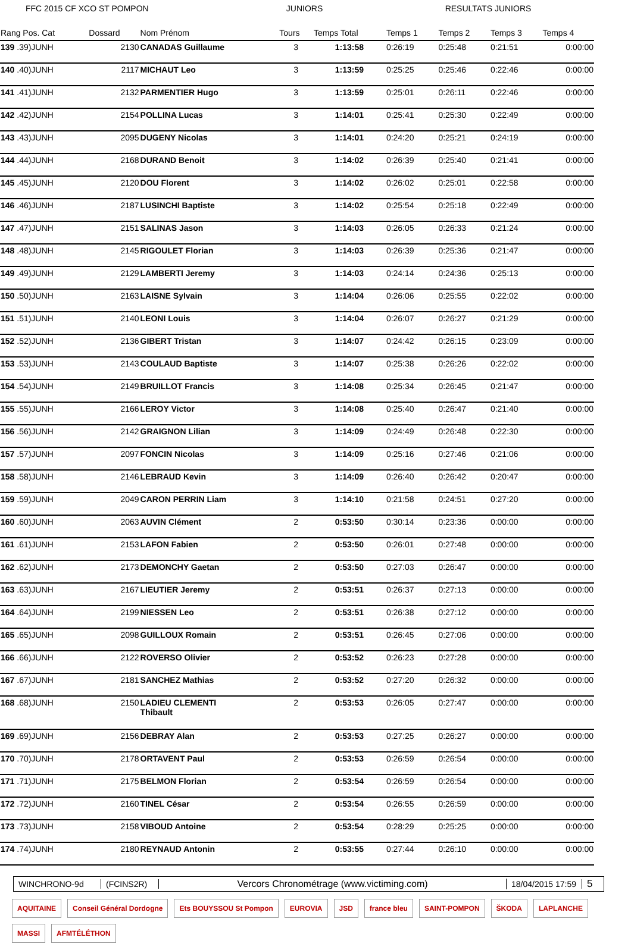FFC 2015 CF XCO ST POMPON JUNIORS RESULTATS JUNIORS
| Rang Pos. Cat | Dossard | Nom Prénom | Tours | Temps Total | Temps 1 | Temps 2 | Temps 3 | Temps 4 |
| --- | --- | --- | --- | --- | --- | --- | --- | --- |
| 139 .39)JUNH | 2130 | CANADAS Guillaume | 3 | 1:13:58 | 0:26:19 | 0:25:48 | 0:21:51 | 0:00:00 |
| 140 .40)JUNH | 2117 | MICHAUT Leo | 3 | 1:13:59 | 0:25:25 | 0:25:46 | 0:22:46 | 0:00:00 |
| 141 .41)JUNH | 2132 | PARMENTIER Hugo | 3 | 1:13:59 | 0:25:01 | 0:26:11 | 0:22:46 | 0:00:00 |
| 142 .42)JUNH | 2154 | POLLINA Lucas | 3 | 1:14:01 | 0:25:41 | 0:25:30 | 0:22:49 | 0:00:00 |
| 143 .43)JUNH | 2095 | DUGENY Nicolas | 3 | 1:14:01 | 0:24:20 | 0:25:21 | 0:24:19 | 0:00:00 |
| 144 .44)JUNH | 2168 | DURAND Benoit | 3 | 1:14:02 | 0:26:39 | 0:25:40 | 0:21:41 | 0:00:00 |
| 145 .45)JUNH | 2120 | DOU Florent | 3 | 1:14:02 | 0:26:02 | 0:25:01 | 0:22:58 | 0:00:00 |
| 146 .46)JUNH | 2187 | LUSINCHI Baptiste | 3 | 1:14:02 | 0:25:54 | 0:25:18 | 0:22:49 | 0:00:00 |
| 147 .47)JUNH | 2151 | SALINAS Jason | 3 | 1:14:03 | 0:26:05 | 0:26:33 | 0:21:24 | 0:00:00 |
| 148 .48)JUNH | 2145 | RIGOULET Florian | 3 | 1:14:03 | 0:26:39 | 0:25:36 | 0:21:47 | 0:00:00 |
| 149 .49)JUNH | 2129 | LAMBERTI Jeremy | 3 | 1:14:03 | 0:24:14 | 0:24:36 | 0:25:13 | 0:00:00 |
| 150 .50)JUNH | 2163 | LAISNE Sylvain | 3 | 1:14:04 | 0:26:06 | 0:25:55 | 0:22:02 | 0:00:00 |
| 151 .51)JUNH | 2140 | LEONI Louis | 3 | 1:14:04 | 0:26:07 | 0:26:27 | 0:21:29 | 0:00:00 |
| 152 .52)JUNH | 2136 | GIBERT Tristan | 3 | 1:14:07 | 0:24:42 | 0:26:15 | 0:23:09 | 0:00:00 |
| 153 .53)JUNH | 2143 | COULAUD Baptiste | 3 | 1:14:07 | 0:25:38 | 0:26:26 | 0:22:02 | 0:00:00 |
| 154 .54)JUNH | 2149 | BRUILLOT Francis | 3 | 1:14:08 | 0:25:34 | 0:26:45 | 0:21:47 | 0:00:00 |
| 155 .55)JUNH | 2166 | LEROY Victor | 3 | 1:14:08 | 0:25:40 | 0:26:47 | 0:21:40 | 0:00:00 |
| 156 .56)JUNH | 2142 | GRAIGNON Lilian | 3 | 1:14:09 | 0:24:49 | 0:26:48 | 0:22:30 | 0:00:00 |
| 157 .57)JUNH | 2097 | FONCIN Nicolas | 3 | 1:14:09 | 0:25:16 | 0:27:46 | 0:21:06 | 0:00:00 |
| 158 .58)JUNH | 2146 | LEBRAUD Kevin | 3 | 1:14:09 | 0:26:40 | 0:26:42 | 0:20:47 | 0:00:00 |
| 159 .59)JUNH | 2049 | CARON PERRIN Liam | 3 | 1:14:10 | 0:21:58 | 0:24:51 | 0:27:20 | 0:00:00 |
| 160 .60)JUNH | 2063 | AUVIN Clément | 2 | 0:53:50 | 0:30:14 | 0:23:36 | 0:00:00 | 0:00:00 |
| 161 .61)JUNH | 2153 | LAFON Fabien | 2 | 0:53:50 | 0:26:01 | 0:27:48 | 0:00:00 | 0:00:00 |
| 162 .62)JUNH | 2173 | DEMONCHY Gaetan | 2 | 0:53:50 | 0:27:03 | 0:26:47 | 0:00:00 | 0:00:00 |
| 163 .63)JUNH | 2167 | LIEUTIER Jeremy | 2 | 0:53:51 | 0:26:37 | 0:27:13 | 0:00:00 | 0:00:00 |
| 164 .64)JUNH | 2199 | NIESSEN Leo | 2 | 0:53:51 | 0:26:38 | 0:27:12 | 0:00:00 | 0:00:00 |
| 165 .65)JUNH | 2098 | GUILLOUX Romain | 2 | 0:53:51 | 0:26:45 | 0:27:06 | 0:00:00 | 0:00:00 |
| 166 .66)JUNH | 2122 | ROVERSO Olivier | 2 | 0:53:52 | 0:26:23 | 0:27:28 | 0:00:00 | 0:00:00 |
| 167 .67)JUNH | 2181 | SANCHEZ Mathias | 2 | 0:53:52 | 0:27:20 | 0:26:32 | 0:00:00 | 0:00:00 |
| 168 .68)JUNH | 2150 | LADIEU CLEMENTI Thibault | 2 | 0:53:53 | 0:26:05 | 0:27:47 | 0:00:00 | 0:00:00 |
| 169 .69)JUNH | 2156 | DEBRAY Alan | 2 | 0:53:53 | 0:27:25 | 0:26:27 | 0:00:00 | 0:00:00 |
| 170 .70)JUNH | 2178 | ORTAVENT Paul | 2 | 0:53:53 | 0:26:59 | 0:26:54 | 0:00:00 | 0:00:00 |
| 171 .71)JUNH | 2175 | BELMON Florian | 2 | 0:53:54 | 0:26:59 | 0:26:54 | 0:00:00 | 0:00:00 |
| 172 .72)JUNH | 2160 | TINEL César | 2 | 0:53:54 | 0:26:55 | 0:26:59 | 0:00:00 | 0:00:00 |
| 173 .73)JUNH | 2158 | VIBOUD Antoine | 2 | 0:53:54 | 0:28:29 | 0:25:25 | 0:00:00 | 0:00:00 |
| 174 .74)JUNH | 2180 | REYNAUD Antonin | 2 | 0:53:55 | 0:27:44 | 0:26:10 | 0:00:00 | 0:00:00 |
WINCHRONO-9d (FCINS2R)
Vercors Chronométrage (www.victiming.com)
18/04/2015 17:59
5
AQUITAINE Conseil Général Dordogne Ets BOUYSSOU St Pompon EUROVIA JSD france bleu SAINT-POMPON ŠKODA LAPLANCHE MASSI AFMTÉLÉTHON